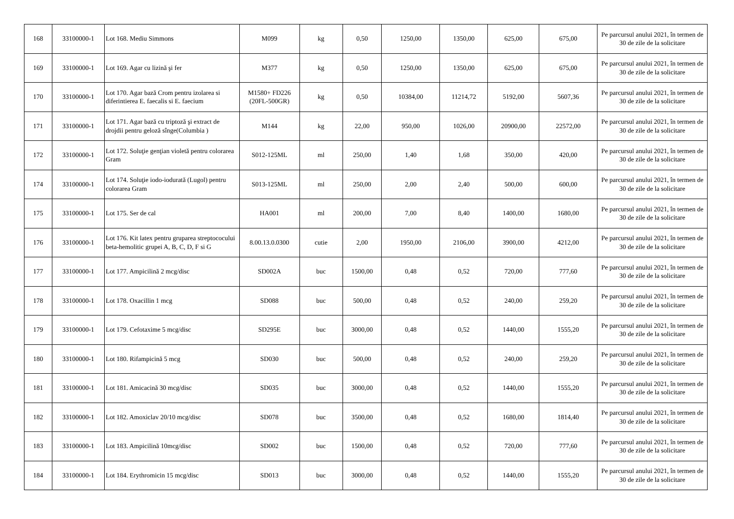| 168 | 33100000-1 | Lot 168. Mediu Simmons | M099 | kg | 0,50 | 1250,00 | 1350,00 | 625,00 | 675,00 | Pe parcursul anului 2021, în termen de 30 de zile de la solicitare |
| 169 | 33100000-1 | Lot 169. Agar cu lizină şi fer | M377 | kg | 0,50 | 1250,00 | 1350,00 | 625,00 | 675,00 | Pe parcursul anului 2021, în termen de 30 de zile de la solicitare |
| 170 | 33100000-1 | Lot 170. Agar bază Crom pentru izolarea si diferintierea E. faecalis si E. faecium | M1580+ FD226 (20FL-500GR) | kg | 0,50 | 10384,00 | 11214,72 | 5192,00 | 5607,36 | Pe parcursul anului 2021, în termen de 30 de zile de la solicitare |
| 171 | 33100000-1 | Lot 171. Agar bază cu triptoză şi extract de drojdii pentru geloză sînge(Columbia ) | M144 | kg | 22,00 | 950,00 | 1026,00 | 20900,00 | 22572,00 | Pe parcursul anului 2021, în termen de 30 de zile de la solicitare |
| 172 | 33100000-1 | Lot 172. Soluţie genţian violetă pentru colorarea Gram | S012-125ML | ml | 250,00 | 1,40 | 1,68 | 350,00 | 420,00 | Pe parcursul anului 2021, în termen de 30 de zile de la solicitare |
| 174 | 33100000-1 | Lot 174. Soluţie iodo-iodurată (Lugol) pentru colorarea Gram | S013-125ML | ml | 250,00 | 2,00 | 2,40 | 500,00 | 600,00 | Pe parcursul anului 2021, în termen de 30 de zile de la solicitare |
| 175 | 33100000-1 | Lot 175. Ser de cal | HA001 | ml | 200,00 | 7,00 | 8,40 | 1400,00 | 1680,00 | Pe parcursul anului 2021, în termen de 30 de zile de la solicitare |
| 176 | 33100000-1 | Lot 176. Kit latex pentru gruparea streptococului beta-hemolitic grupei A, B, C, D, F si G | 8.00.13.0.0300 | cutie | 2,00 | 1950,00 | 2106,00 | 3900,00 | 4212,00 | Pe parcursul anului 2021, în termen de 30 de zile de la solicitare |
| 177 | 33100000-1 | Lot 177. Ampicilină 2 mcg/disc | SD002A | buc | 1500,00 | 0,48 | 0,52 | 720,00 | 777,60 | Pe parcursul anului 2021, în termen de 30 de zile de la solicitare |
| 178 | 33100000-1 | Lot 178. Oxacillin 1 mcg | SD088 | buc | 500,00 | 0,48 | 0,52 | 240,00 | 259,20 | Pe parcursul anului 2021, în termen de 30 de zile de la solicitare |
| 179 | 33100000-1 | Lot 179. Cefotaxime 5 mcg/disc | SD295E | buc | 3000,00 | 0,48 | 0,52 | 1440,00 | 1555,20 | Pe parcursul anului 2021, în termen de 30 de zile de la solicitare |
| 180 | 33100000-1 | Lot 180. Rifampicină 5 mcg | SD030 | buc | 500,00 | 0,48 | 0,52 | 240,00 | 259,20 | Pe parcursul anului 2021, în termen de 30 de zile de la solicitare |
| 181 | 33100000-1 | Lot 181. Amicacină 30 mcg/disc | SD035 | buc | 3000,00 | 0,48 | 0,52 | 1440,00 | 1555,20 | Pe parcursul anului 2021, în termen de 30 de zile de la solicitare |
| 182 | 33100000-1 | Lot 182. Amoxiclav 20/10 mcg/disc | SD078 | buc | 3500,00 | 0,48 | 0,52 | 1680,00 | 1814,40 | Pe parcursul anului 2021, în termen de 30 de zile de la solicitare |
| 183 | 33100000-1 | Lot 183. Ampicilină 10mcg/disc | SD002 | buc | 1500,00 | 0,48 | 0,52 | 720,00 | 777,60 | Pe parcursul anului 2021, în termen de 30 de zile de la solicitare |
| 184 | 33100000-1 | Lot 184. Erythromicin 15 mcg/disc | SD013 | buc | 3000,00 | 0,48 | 0,52 | 1440,00 | 1555,20 | Pe parcursul anului 2021, în termen de 30 de zile de la solicitare |